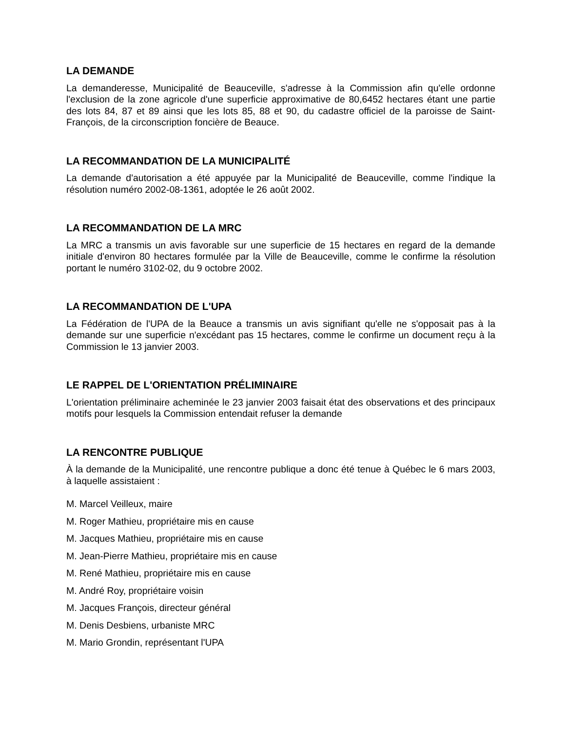LA DEMANDE
La demanderesse, Municipalité de Beauceville, s'adresse à la Commission afin qu'elle ordonne l'exclusion de la zone agricole d'une superficie approximative de 80,6452 hectares étant une partie des lots 84, 87 et 89 ainsi que les lots 85, 88 et 90, du cadastre officiel de la paroisse de Saint-François, de la circonscription foncière de Beauce.
LA RECOMMANDATION DE LA MUNICIPALITÉ
La demande d'autorisation a été appuyée par la Municipalité de Beauceville, comme l'indique la résolution numéro 2002-08-1361, adoptée le 26 août 2002.
LA RECOMMANDATION DE LA MRC
La MRC a transmis un avis favorable sur une superficie de 15 hectares en regard de la demande initiale d'environ 80 hectares formulée par la Ville de Beauceville, comme le confirme la résolution portant le numéro 3102-02, du 9 octobre 2002.
LA RECOMMANDATION DE L'UPA
La Fédération de l'UPA de la Beauce a transmis un avis signifiant qu'elle ne s'opposait pas à la demande sur une superficie n'excédant pas 15 hectares, comme le confirme un document reçu à la Commission le 13 janvier 2003.
LE RAPPEL DE L'ORIENTATION PRÉLIMINAIRE
L'orientation préliminaire acheminée le 23 janvier 2003 faisait état des observations et des principaux motifs pour lesquels la Commission entendait refuser la demande
LA RENCONTRE PUBLIQUE
À la demande de la Municipalité, une rencontre publique a donc été tenue à Québec le 6 mars 2003, à laquelle assistaient :
M. Marcel Veilleux, maire
M. Roger Mathieu, propriétaire mis en cause
M. Jacques Mathieu, propriétaire mis en cause
M. Jean-Pierre Mathieu, propriétaire mis en cause
M. René Mathieu, propriétaire mis en cause
M. André Roy, propriétaire voisin
M. Jacques François, directeur général
M. Denis Desbiens, urbaniste MRC
M. Mario Grondin, représentant l'UPA